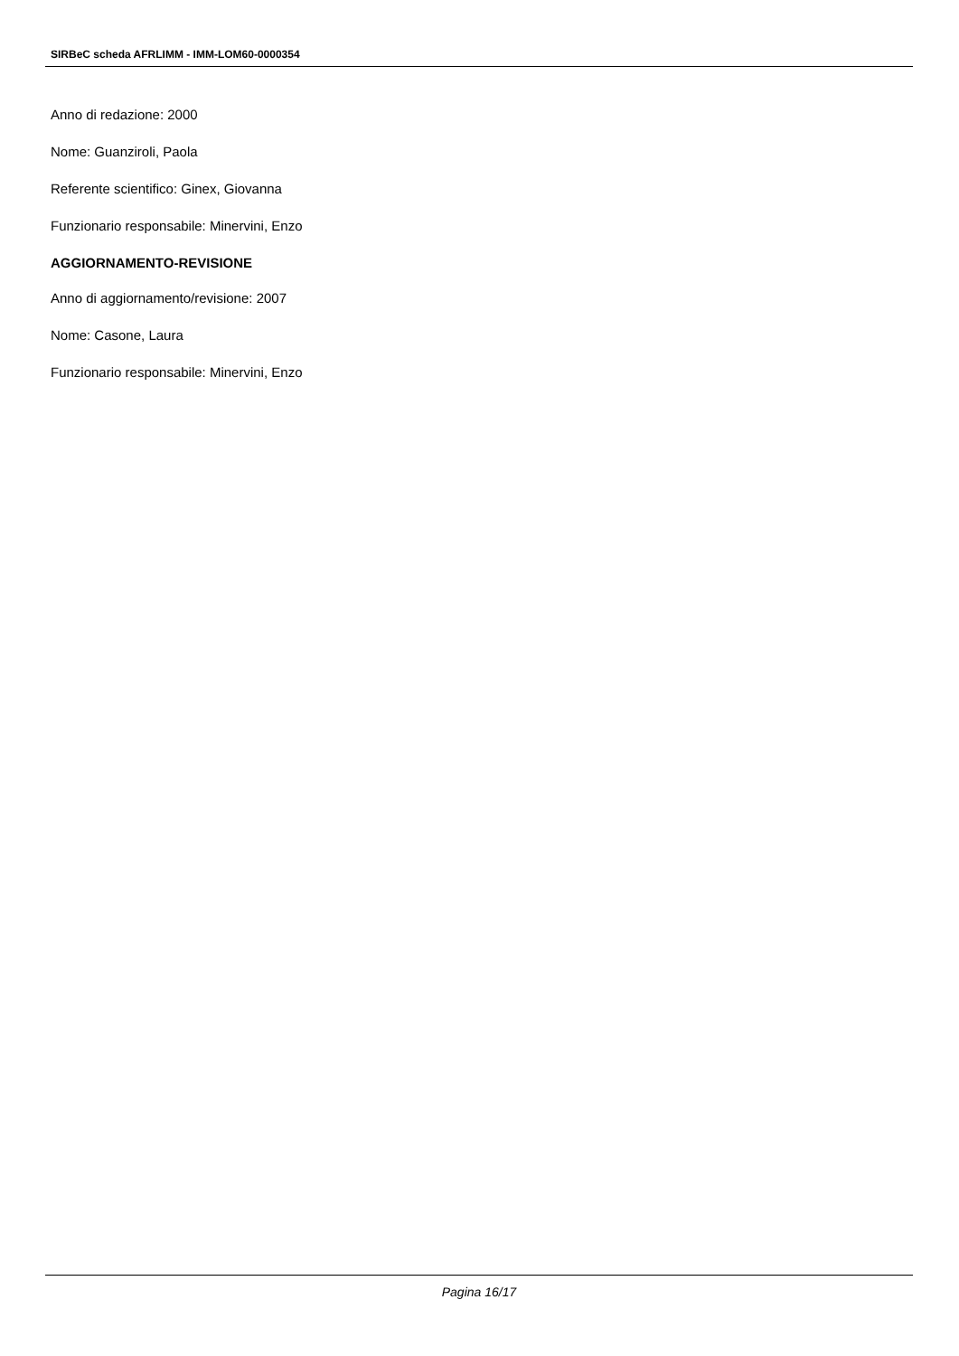SIRBeC scheda AFRLIMM - IMM-LOM60-0000354
Anno di redazione: 2000
Nome: Guanziroli, Paola
Referente scientifico: Ginex, Giovanna
Funzionario responsabile: Minervini, Enzo
AGGIORNAMENTO-REVISIONE
Anno di aggiornamento/revisione: 2007
Nome: Casone, Laura
Funzionario responsabile: Minervini, Enzo
Pagina 16/17